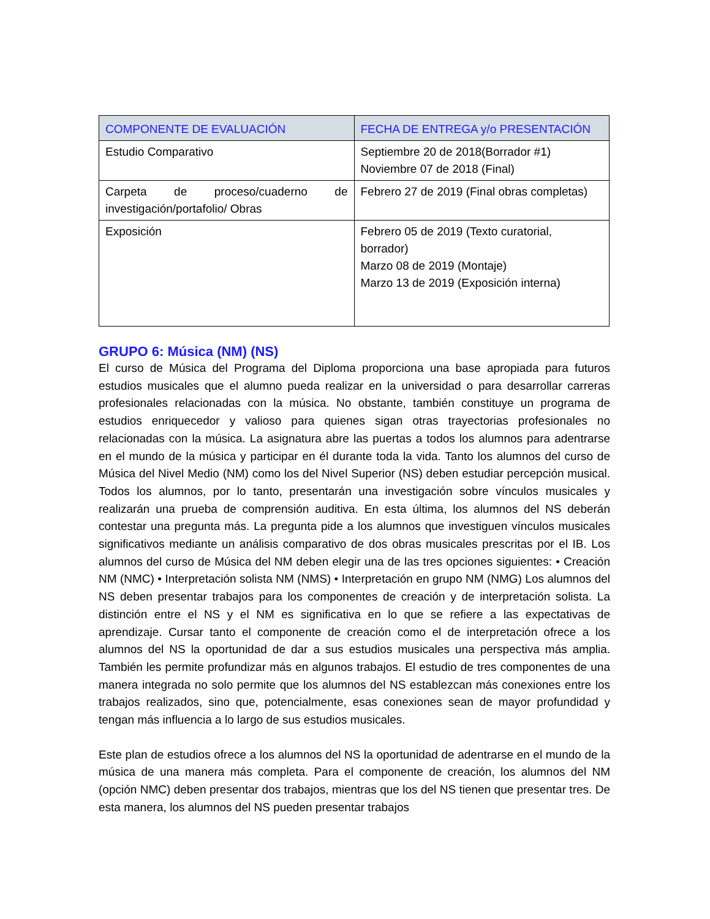| COMPONENTE DE EVALUACIÓN | FECHA DE ENTREGA y/o PRESENTACIÓN |
| --- | --- |
| Estudio Comparativo | Septiembre 20 de 2018(Borrador #1) Noviembre 07 de 2018 (Final) |
| Carpeta de proceso/cuaderno de investigación/portafolio/ Obras | Febrero 27 de 2019 (Final obras completas) |
| Exposición | Febrero 05 de 2019 (Texto curatorial, borrador) Marzo 08 de 2019 (Montaje) Marzo 13 de 2019 (Exposición interna) |
GRUPO 6: Música (NM) (NS)
El curso de Música del Programa del Diploma proporciona una base apropiada para futuros estudios musicales que el alumno pueda realizar en la universidad o para desarrollar carreras profesionales relacionadas con la música. No obstante, también constituye un programa de estudios enriquecedor y valioso para quienes sigan otras trayectorias profesionales no relacionadas con la música. La asignatura abre las puertas a todos los alumnos para adentrarse en el mundo de la música y participar en él durante toda la vida. Tanto los alumnos del curso de Música del Nivel Medio (NM) como los del Nivel Superior (NS) deben estudiar percepción musical. Todos los alumnos, por lo tanto, presentarán una investigación sobre vínculos musicales y realizarán una prueba de comprensión auditiva. En esta última, los alumnos del NS deberán contestar una pregunta más. La pregunta pide a los alumnos que investiguen vínculos musicales significativos mediante un análisis comparativo de dos obras musicales prescritas por el IB. Los alumnos del curso de Música del NM deben elegir una de las tres opciones siguientes: • Creación NM (NMC) • Interpretación solista NM (NMS) • Interpretación en grupo NM (NMG) Los alumnos del NS deben presentar trabajos para los componentes de creación y de interpretación solista. La distinción entre el NS y el NM es significativa en lo que se refiere a las expectativas de aprendizaje. Cursar tanto el componente de creación como el de interpretación ofrece a los alumnos del NS la oportunidad de dar a sus estudios musicales una perspectiva más amplia. También les permite profundizar más en algunos trabajos. El estudio de tres componentes de una manera integrada no solo permite que los alumnos del NS establezcan más conexiones entre los trabajos realizados, sino que, potencialmente, esas conexiones sean de mayor profundidad y tengan más influencia a lo largo de sus estudios musicales.
Este plan de estudios ofrece a los alumnos del NS la oportunidad de adentrarse en el mundo de la música de una manera más completa. Para el componente de creación, los alumnos del NM (opción NMC) deben presentar dos trabajos, mientras que los del NS tienen que presentar tres. De esta manera, los alumnos del NS pueden presentar trabajos